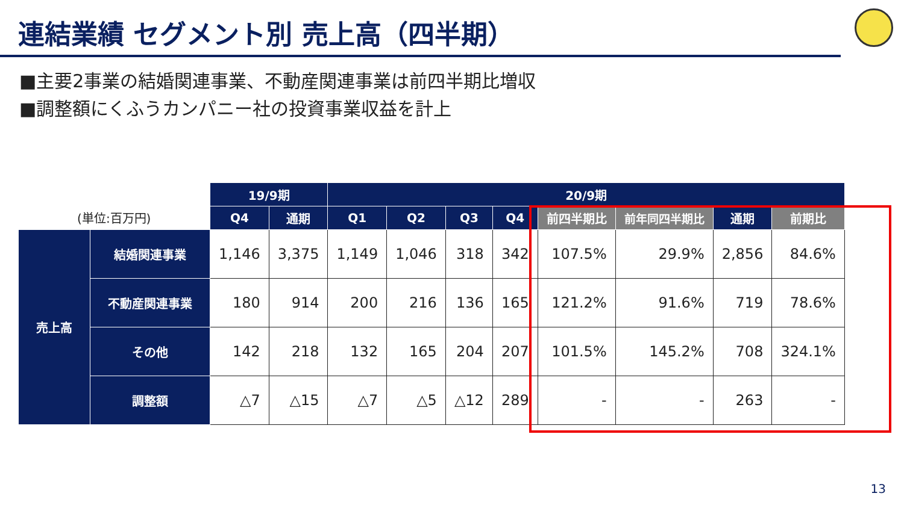連結業績 セグメント別 売上高（四半期）
■主要2事業の結婚関連事業、不動産関連事業は前四半期比増収
■調整額にくふうカンパニー社の投資事業収益を計上
| | | 19/9期 | | 20/9期 | | | | | | | |
| --- | --- | --- | --- | --- | --- | --- | --- | --- | --- | --- | --- |
| (単位:百万円) | | Q4 | 通期 | Q1 | Q2 | Q3 | Q4 | 前四半期比 | 前年同四半期比 | 通期 | 前期比 |
| 売上高 | 結婚関連事業 | 1,146 | 3,375 | 1,149 | 1,046 | 318 | 342 | 107.5% | 29.9% | 2,856 | 84.6% |
| | 不動産関連事業 | 180 | 914 | 200 | 216 | 136 | 165 | 121.2% | 91.6% | 719 | 78.6% |
| | その他 | 142 | 218 | 132 | 165 | 204 | 207 | 101.5% | 145.2% | 708 | 324.1% |
| | 調整額 | △7 | △15 | △7 | △5 | △12 | 289 | - | - | 263 | - |
13